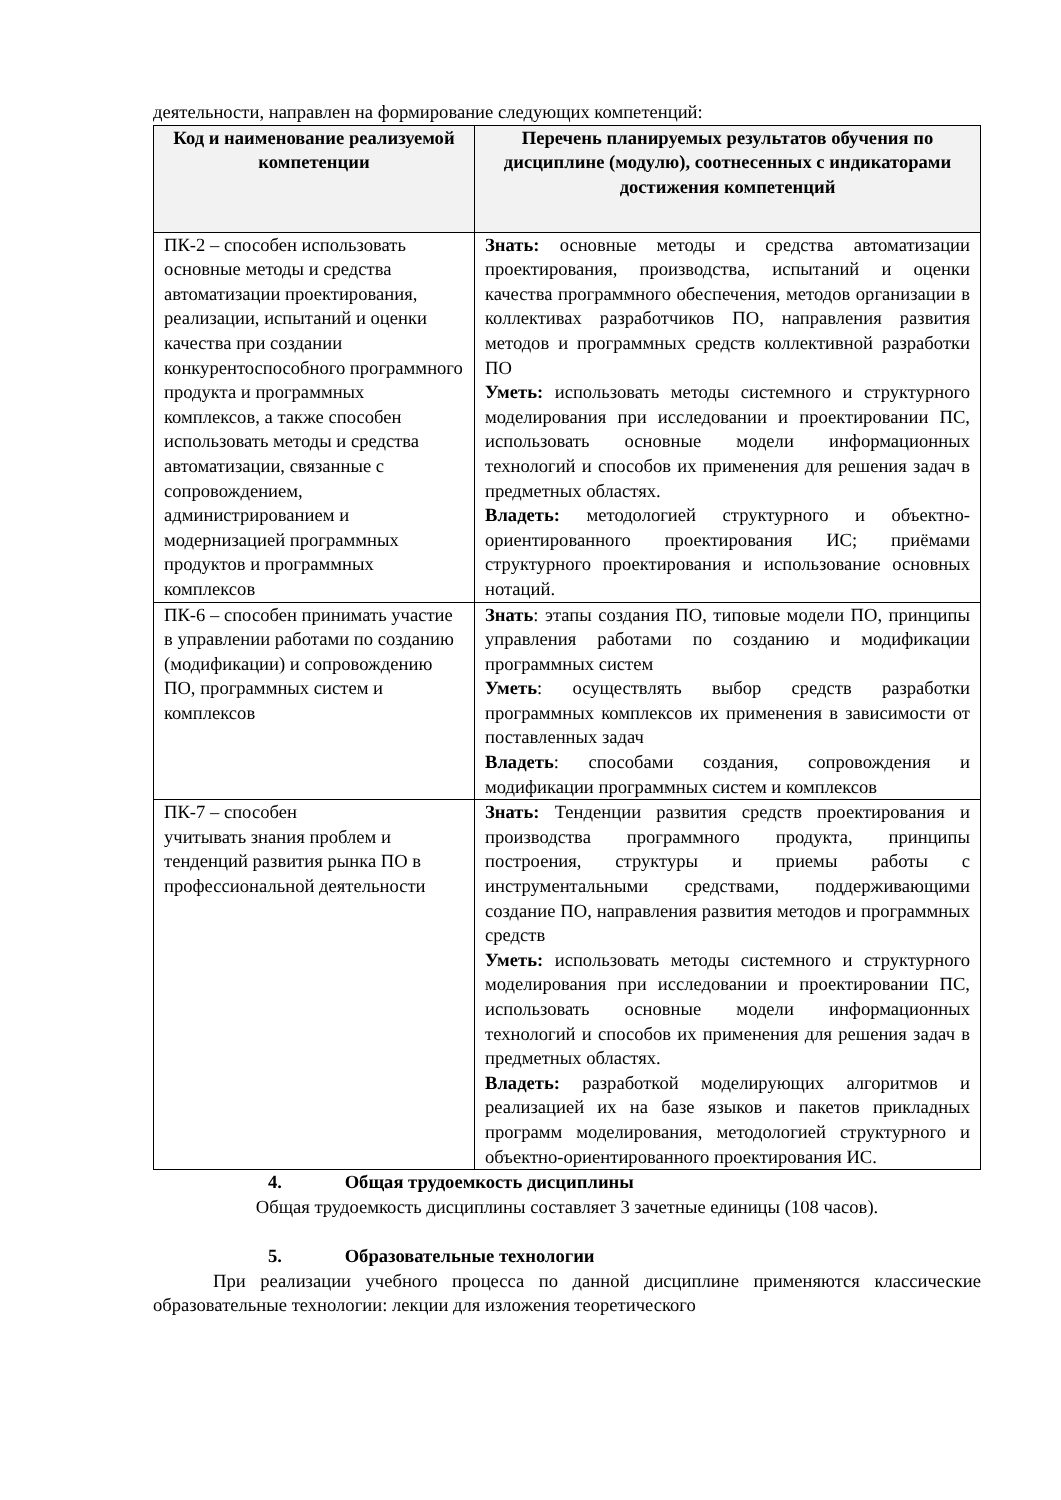деятельности, направлен на формирование следующих компетенций:
| Код и наименование реализуемой компетенции | Перечень планируемых результатов обучения по дисциплине (модулю), соотнесенных с индикаторами достижения компетенций |
| --- | --- |
| ПК-2 – способен использовать основные методы и средства автоматизации проектирования, реализации, испытаний и оценки качества при создании конкурентоспособного программного продукта и программных комплексов, а также способен использовать методы и средства автоматизации, связанные с сопровождением, администрированием и модернизацией программных продуктов и программных комплексов | Знать: основные методы и средства автоматизации проектирования, производства, испытаний и оценки качества программного обеспечения, методов организации в коллективах разработчиков ПО, направления развития методов и программных средств коллективной разработки ПО Уметь: использовать методы системного и структурного моделирования при исследовании и проектировании ПС, использовать основные модели информационных технологий и способов их применения для решения задач в предметных областях. Владеть: методологией структурного и объектно-ориентированного проектирования ИС; приёмами структурного проектирования и использование основных нотаций. |
| ПК-6 – способен принимать участие в управлении работами по созданию (модификации) и сопровождению ПО, программных систем и комплексов | Знать : этапы создания ПО, типовые модели ПО, принципы управления работами по созданию и модификации программных систем Уметь : осуществлять выбор средств разработки программных комплексов их применения в зависимости от поставленных задач Владеть : способами создания, сопровождения и модификации программных систем и комплексов |
| ПК-7 – способен учитывать знания проблем и тенденций развития рынка ПО в профессиональной деятельности | Знать: Тенденции развития средств проектирования и производства программного продукта, принципы построения, структуры и приемы работы с инструментальными средствами, поддерживающими создание ПО, направления развития методов и программных средств Уметь: использовать методы системного и структурного моделирования при исследовании и проектировании ПС, использовать основные модели информационных технологий и способов их применения для решения задач в предметных областях. Владеть: разработкой моделирующих алгоритмов и реализацией их на базе языков и пакетов прикладных программ моделирования, методологией структурного и объектно-ориентированного проектирования ИС. |
4. Общая трудоемкость дисциплины
Общая трудоемкость дисциплины составляет 3 зачетные единицы (108 часов).
5. Образовательные технологии
При реализации учебного процесса по данной дисциплине применяются классические образовательные технологии: лекции для изложения теоретического